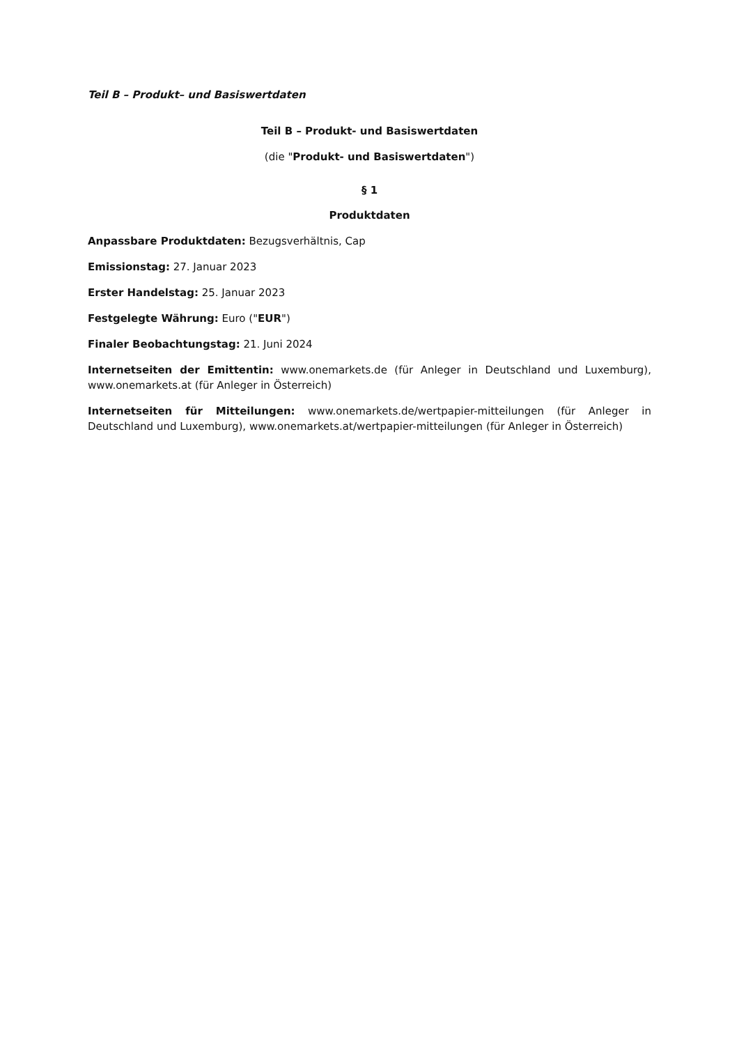Teil B – Produkt– und Basiswertdaten
Teil B – Produkt- und Basiswertdaten
(die "Produkt- und Basiswertdaten")
§ 1
Produktdaten
Anpassbare Produktdaten: Bezugsverhältnis, Cap
Emissionstag: 27. Januar 2023
Erster Handelstag: 25. Januar 2023
Festgelegte Währung: Euro ("EUR")
Finaler Beobachtungstag: 21. Juni 2024
Internetseiten der Emittentin: www.onemarkets.de (für Anleger in Deutschland und Luxemburg), www.onemarkets.at (für Anleger in Österreich)
Internetseiten für Mitteilungen: www.onemarkets.de/wertpapier-mitteilungen (für Anleger in Deutschland und Luxemburg), www.onemarkets.at/wertpapier-mitteilungen (für Anleger in Österreich)